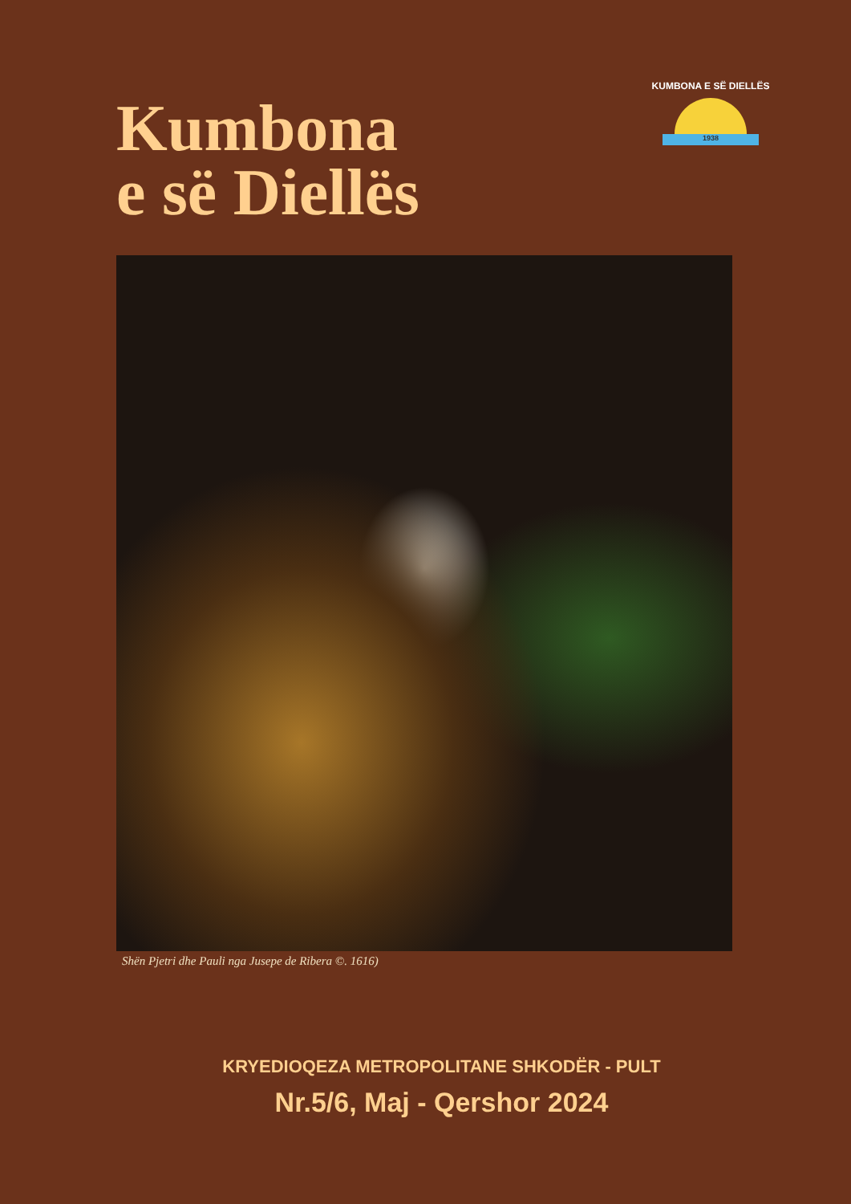Kumbona
e së Diellës
KUMBONA E SË DIELLËS
1938
Shën Pjetri dhe Pauli nga Jusepe de Ribera ©. 1616)
KRYEDIOQEZA METROPOLITANE SHKODËR - PULT
Nr.5/6, Maj - Qershor 2024